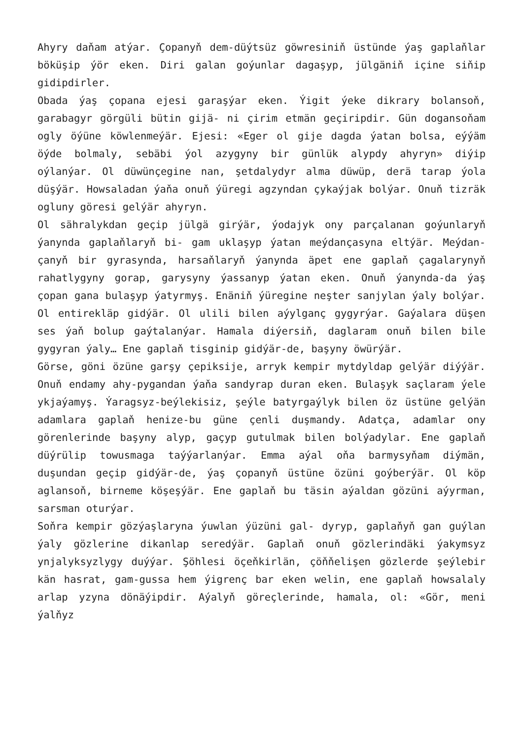Ahyry daňam atýar. Çopanyň dem-düýtsüz göwresiniň üstünde ýaş gaplaňlar böküşip ýör eken. Diri galan goýunlar dagaşyp, jülgäniň içine siňip gidipdirler.
Obada ýaş çopana ejesi garaşýar eken. Ýigit ýeke dikrary bolansoň, garabagyr görgüli bütin gijä- ni çirim etmän geçiripdir. Gün dogansoňam ogly öýüne köwlenmeýär. Ejesi: «Eger ol gije dagda ýatan bolsa, eýýäm öýde bolmaly, sebäbi ýol azygyny bir günlük alypdy ahyryn» diýip oýlanýar. Ol düwünçegine nan, şetdalydyr alma düwüp, derä tarap ýola düşýär. Howsaladan ýaňa onuň ýüregi agzyndan çykaýjak bolýar. Onuň tizräk ogluny göresi gelýär ahyryn.
Ol sähralykdan geçip jülgä girýär, ýodajyk ony parçalanan goýunlaryň ýanynda gaplaňlaryň bi- gam uklaşyp ýatan meýdançasyna eltýär. Meýdan- çanyň bir gyrasynda, harsaňlaryň ýanynda äpet ene gaplaň çagalarynyň rahatlygyny gorap, garysyny ýassanyp ýatan eken. Onuň ýanynda-da ýaş çopan gana bulaşyp ýatyrmyş. Enäniň ýüregine neşter sanjylan ýaly bolýar. Ol entirekläp gidýär. Ol ulili bilen aýylganç gygyrýar. Gaýalara düşen ses ýaň bolup gaýtalanýar. Hamala diýersiň, daglaram onuň bilen bile gygyran ýaly… Ene gaplaň tisginip gidýär-de, başyny öwürýär.
Görse, göni özüne garşy çepiksije, arryk kempir mytdyldap gelýär diýýär. Onuň endamy ahy-pygandan ýaňa sandyrap duran eken. Bulaşyk saçlaram ýele ykjaýamyş. Ýaragsyz-beýlekisiz, şeýle batyrgaýlyk bilen öz üstüne gelýän adamlara gaplaň henize-bu güne çenli duşmandy. Adatça, adamlar ony görenlerinde başyny alyp, gaçyp gutulmak bilen bolýadylar. Ene gaplaň düýrülip towusmaga taýýarlanýar. Emma aýal oňa barmysyňam diýmän, duşundan geçip gidýär-de, ýaş çopanyň üstüne özüni goýberýär. Ol köp aglansoň, birneme köşeşýär. Ene gaplaň bu täsin aýaldan gözüni aýyrman, sarsman oturýar.
Soňra kempir gözýaşlaryna ýuwlan ýüzüni gal- dyryp, gaplaňyň gan guýlan ýaly gözlerine dikanlap seredýär. Gaplaň onuň gözlerindäki ýakymsyz ynjalyksyzlygy duýýar. Şöhlesi öçeňkirlän, çöňňelişen gözlerde şeýlebir kän hasrat, gam-gussa hem ýigrenç bar eken welin, ene gaplaň howsalaly arlap yzyna dönäýipdir. Aýalyň göreçlerinde, hamala, ol: «Gör, meni ýalňyz